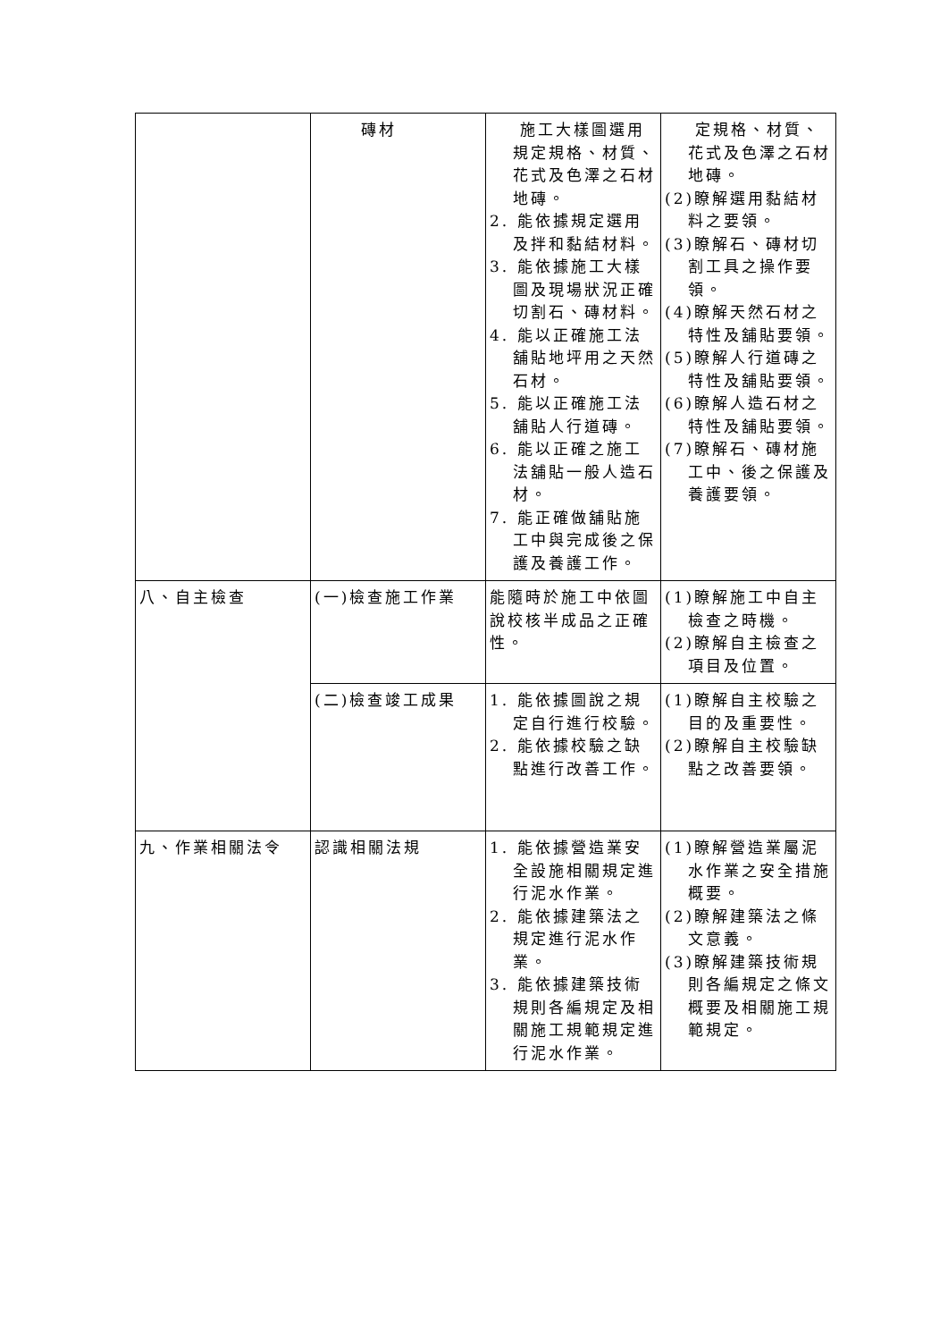| | 磚材 | 施工大樣圖選用規定規格、材質、花式及色澤之石材地磚。 2. 能依據規定選用及拌和黏結材料。 3. 能依據施工大樣圖及現場狀況正確切割石、磚材料。 4. 能以正確施工法舖貼地坪用之天然石材。 5. 能以正確施工法舖貼人行道磚。 6. 能以正確之施工法舖貼一般人造石材。 7. 能正確做舖貼施工中與完成後之保護及養護工作。 | 定規格、材質、花式及色澤之石材地磚。 (2)瞭解選用黏結材料之要領。 (3)瞭解石、磚材切割工具之操作要領。 (4)瞭解天然石材之特性及舖貼要領。 (5)瞭解人行道磚之特性及舖貼要領。 (6)瞭解人造石材之特性及舖貼要領。 (7)瞭解石、磚材施工中、後之保護及養護要領。 |
| 八、自主檢查 | (一)檢查施工作業 | 能隨時於施工中依圖說校核半成品之正確性。 | (1)瞭解施工中自主檢查之時機。 (2)瞭解自主檢查之項目及位置。 |
| | (二)檢查竣工成果 | 1. 能依據圖說之規定自行進行校驗。 2. 能依據校驗之缺點進行改善工作。 | (1)瞭解自主校驗之目的及重要性。 (2)瞭解自主校驗缺點之改善要領。 |
| 九、作業相關法令 | 認識相關法規 | 1. 能依據營造業安全設施相關規定進行泥水作業。 2. 能依據建築法之規定進行泥水作業。 3. 能依據建築技術規則各編規定及相關施工規範規定進行泥水作業。 | (1)瞭解營造業屬泥水作業之安全措施概要。 (2)瞭解建築法之條文意義。 (3)瞭解建築技術規則各編規定之條文概要及相關施工規範規定。 |